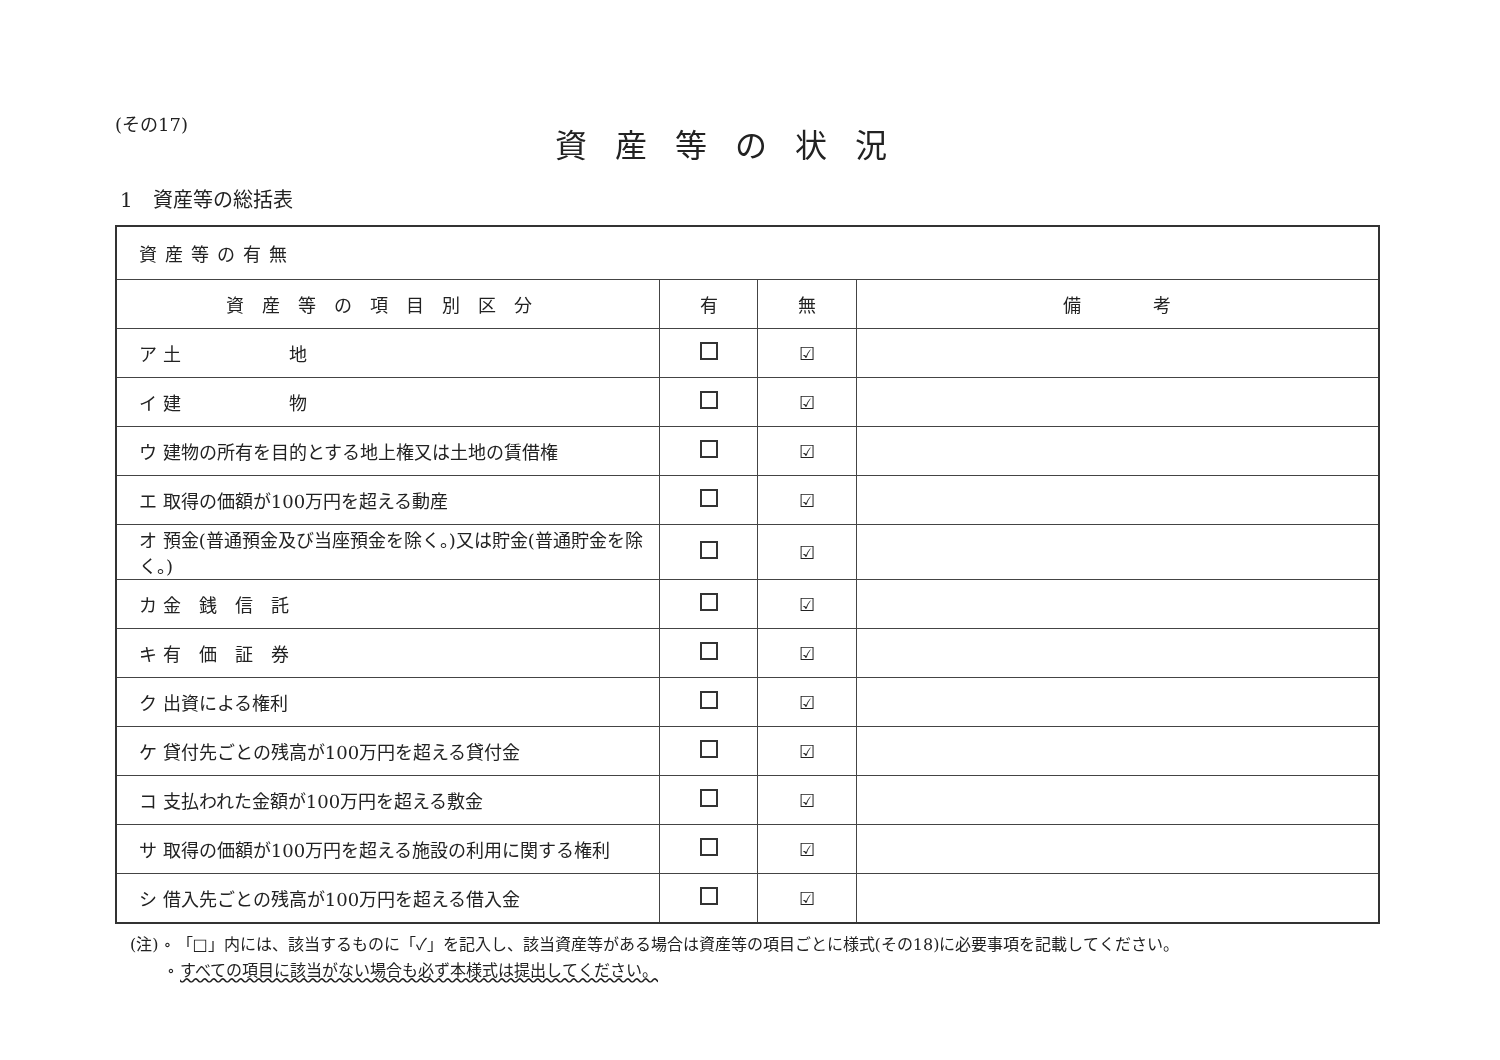(その17)
資産等の状況
1　資産等の総括表
| 資産等の有無 | | | |
| 資産等の項目別区分 | 有 | 無 | 備 考 |
| ア 土 地 | | ☑ | |
| イ 建 物 | | ☑ | |
| ウ 建物の所有を目的とする地上権又は土地の賃借権 | | ☑ | |
| エ 取得の価額が100万円を超える動産 | | ☑ | |
| オ 預金(普通預金及び当座預金を除く。)又は貯金(普通貯金を除く。) | | ☑ | |
| カ 金 銭 信 託 | | ☑ | |
| キ 有 価 証 券 | | ☑ | |
| ク 出資による権利 | | ☑ | |
| ケ 貸付先ごとの残高が100万円を超える貸付金 | | ☑ | |
| コ 支払われた金額が100万円を超える敷金 | | ☑ | |
| サ 取得の価額が100万円を超える施設の利用に関する権利 | | ☑ | |
| シ 借入先ごとの残高が100万円を超える借入金 | | ☑ | |
(注) ∘ 「□」内には、該当するものに「✓」を記入し、該当資産等がある場合は資産等の項目ごとに様式(その18)に必要事項を記載してください。
　　 ∘ すべての項目に該当がない場合も必ず本様式は提出してください。